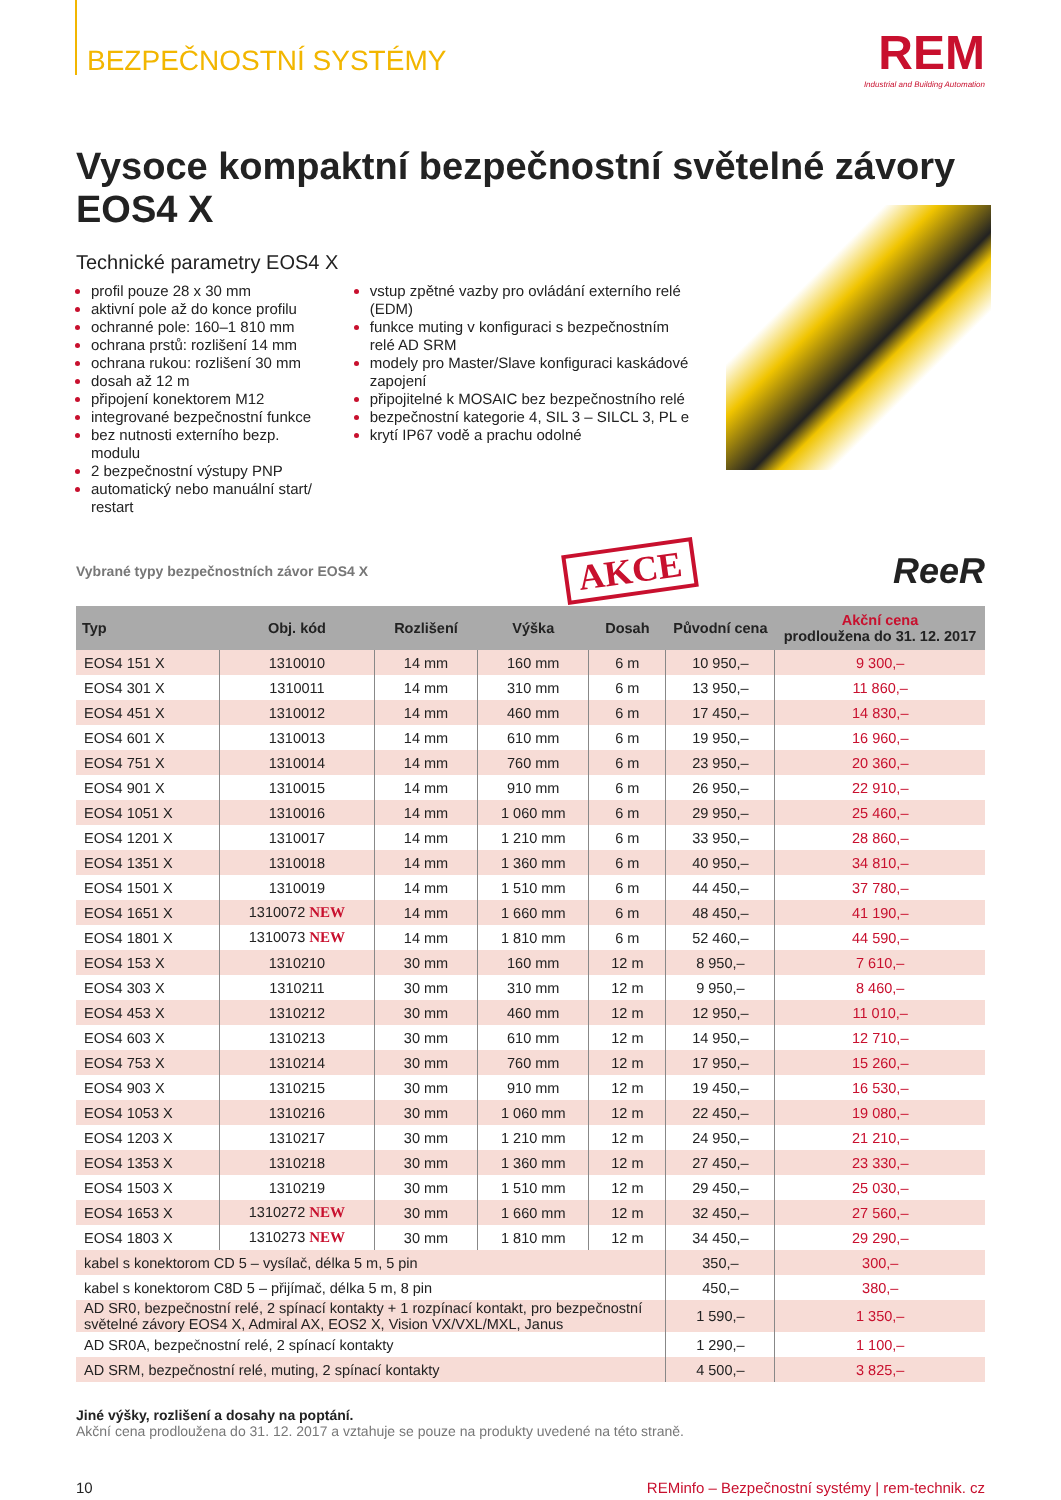BEZPEČNOSTNÍ SYSTÉMY
REM
Industrial and Building Automation
Vysoce kompaktní bezpečnostní světelné závory EOS4 X
Technické parametry EOS4 X
profil pouze 28 x 30 mm
aktivní pole až do konce profilu
ochranné pole: 160–1 810 mm
ochrana prstů: rozlišení 14 mm
ochrana rukou: rozlišení 30 mm
dosah až 12 m
připojení konektorem M12
integrované bezpečnostní funkce
bez nutnosti externího bezp. modulu
2 bezpečnostní výstupy PNP
automatický nebo manuální start/ restart
vstup zpětné vazby pro ovládání externího relé (EDM)
funkce muting v konfiguraci s bezpečnostním relé AD SRM
modely pro Master/Slave konfiguraci kaskádové zapojení
připojitelné k MOSAIC bez bezpečnostního relé
bezpečnostní kategorie 4, SIL 3 – SILCL 3, PL e
krytí IP67 vodě a prachu odolné
Vybrané typy bezpečnostních závor EOS4 X AKCE ReeR
| Typ | Obj. kód | Rozlišení | Výška | Dosah | Původní cena | Akční cena prodloužena do 31. 12. 2017 |
| --- | --- | --- | --- | --- | --- | --- |
| EOS4 151 X | 1310010 | 14 mm | 160 mm | 6 m | 10 950,– | 9 300,– |
| EOS4 301 X | 1310011 | 14 mm | 310 mm | 6 m | 13 950,– | 11 860,– |
| EOS4 451 X | 1310012 | 14 mm | 460 mm | 6 m | 17 450,– | 14 830,– |
| EOS4 601 X | 1310013 | 14 mm | 610 mm | 6 m | 19 950,– | 16 960,– |
| EOS4 751 X | 1310014 | 14 mm | 760 mm | 6 m | 23 950,– | 20 360,– |
| EOS4 901 X | 1310015 | 14 mm | 910 mm | 6 m | 26 950,– | 22 910,– |
| EOS4 1051 X | 1310016 | 14 mm | 1 060 mm | 6 m | 29 950,– | 25 460,– |
| EOS4 1201 X | 1310017 | 14 mm | 1 210 mm | 6 m | 33 950,– | 28 860,– |
| EOS4 1351 X | 1310018 | 14 mm | 1 360 mm | 6 m | 40 950,– | 34 810,– |
| EOS4 1501 X | 1310019 | 14 mm | 1 510 mm | 6 m | 44 450,– | 37 780,– |
| EOS4 1651 X | 1310072 NEW | 14 mm | 1 660 mm | 6 m | 48 450,– | 41 190,– |
| EOS4 1801 X | 1310073 NEW | 14 mm | 1 810 mm | 6 m | 52 460,– | 44 590,– |
| EOS4 153 X | 1310210 | 30 mm | 160 mm | 12 m | 8 950,– | 7 610,– |
| EOS4 303 X | 1310211 | 30 mm | 310 mm | 12 m | 9 950,– | 8 460,– |
| EOS4 453 X | 1310212 | 30 mm | 460 mm | 12 m | 12 950,– | 11 010,– |
| EOS4 603 X | 1310213 | 30 mm | 610 mm | 12 m | 14 950,– | 12 710,– |
| EOS4 753 X | 1310214 | 30 mm | 760 mm | 12 m | 17 950,– | 15 260,– |
| EOS4 903 X | 1310215 | 30 mm | 910 mm | 12 m | 19 450,– | 16 530,– |
| EOS4 1053 X | 1310216 | 30 mm | 1 060 mm | 12 m | 22 450,– | 19 080,– |
| EOS4 1203 X | 1310217 | 30 mm | 1 210 mm | 12 m | 24 950,– | 21 210,– |
| EOS4 1353 X | 1310218 | 30 mm | 1 360 mm | 12 m | 27 450,– | 23 330,– |
| EOS4 1503 X | 1310219 | 30 mm | 1 510 mm | 12 m | 29 450,– | 25 030,– |
| EOS4 1653 X | 1310272 NEW | 30 mm | 1 660 mm | 12 m | 32 450,– | 27 560,– |
| EOS4 1803 X | 1310273 NEW | 30 mm | 1 810 mm | 12 m | 34 450,– | 29 290,– |
| kabel s konektorom CD 5 – vysílač, délka 5 m, 5 pin | | | | | 350,– | 300,– |
| kabel s konektorom C8D 5 – přijímač, délka 5 m, 8 pin | | | | | 450,– | 380,– |
| AD SR0, bezpečnostní relé, 2 spínací kontakty + 1 rozpínací kontakt, pro bezpečnostní světelné závory EOS4 X, Admiral AX, EOS2 X, Vision VX/VXL/MXL, Janus | | | | | 1 590,– | 1 350,– |
| AD SR0A, bezpečnostní relé, 2 spínací kontakty | | | | | 1 290,– | 1 100,– |
| AD SRM, bezpečnostní relé, muting, 2 spínací kontakty | | | | | 4 500,– | 3 825,– |
Jiné výšky, rozlišení a dosahy na poptání.
Akční cena prodloužena do 31. 12. 2017 a vztahuje se pouze na produkty uvedené na této straně.
10 REMinfo – Bezpečnostní systémy | rem-technik. cz